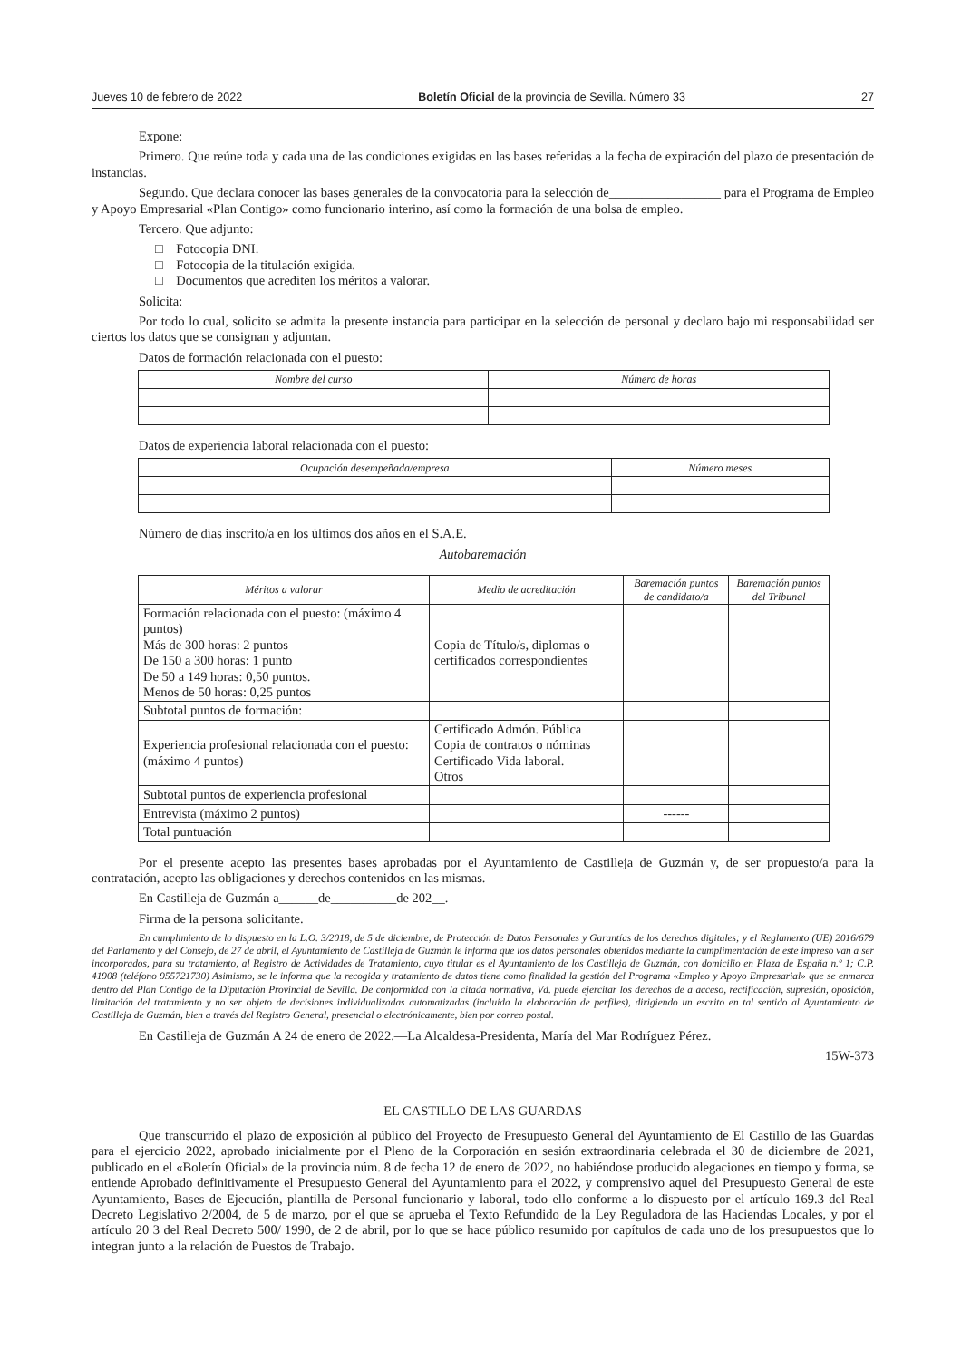Jueves 10 de febrero de 2022 Boletín Oficial de la provincia de Sevilla. Número 33 27
Expone:
Primero. Que reúne toda y cada una de las condiciones exigidas en las bases referidas a la fecha de expiración del plazo de presentación de instancias.
Segundo. Que declara conocer las bases generales de la convocatoria para la selección de_________________ para el Programa de Empleo y Apoyo Empresarial «Plan Contigo» como funcionario interino, así como la formación de una bolsa de empleo.
Tercero. Que adjunto:
□ Fotocopia DNI.
□ Fotocopia de la titulación exigida.
□ Documentos que acrediten los méritos a valorar.
Solicita:
Por todo lo cual, solicito se admita la presente instancia para participar en la selección de personal y declaro bajo mi responsabilidad ser ciertos los datos que se consignan y adjuntan.
Datos de formación relacionada con el puesto:
| Nombre del curso | Número de horas |
| --- | --- |
Datos de experiencia laboral relacionada con el puesto:
| Ocupación desempeñada/empresa | Número meses |
| --- | --- |
Número de días inscrito/a en los últimos dos años en el S.A.E.______________________
Autobaremación
| Méritos a valorar | Medio de acreditación | Baremación puntos de candidato/a | Baremación puntos del Tribunal |
| --- | --- | --- | --- |
| Formación relacionada con el puesto: (máximo 4 puntos) Más de 300 horas: 2 puntos De 150 a 300 horas: 1 punto De 50 a 149 horas: 0,50 puntos. Menos de 50 horas: 0,25 puntos | Copia de Título/s, diplomas o certificados correspondientes | | |
| Subtotal puntos de formación: | | | |
| Experiencia profesional relacionada con el puesto: (máximo 4 puntos) | Certificado Admón. Pública Copia de contratos o nóminas Certificado Vida laboral. Otros | | |
| Subtotal puntos de experiencia profesional | | | |
| Entrevista (máximo 2 puntos) | | ------ | |
| Total puntuación | | | |
Por el presente acepto las presentes bases aprobadas por el Ayuntamiento de Castilleja de Guzmán y, de ser propuesto/a para la contratación, acepto las obligaciones y derechos contenidos en las mismas.
En Castilleja de Guzmán a______de__________de 202__.
Firma de la persona solicitante.
En cumplimiento de lo dispuesto en la L.O. 3/2018, de 5 de diciembre, de Protección de Datos Personales y Garantías de los derechos digitales; y el Reglamento (UE) 2016/679 del Parlamento y del Consejo, de 27 de abril, el Ayuntamiento de Castilleja de Guzmán le informa que los datos personales obtenidos mediante la cumplimentación de este impreso van a ser incorporados, para su tratamiento, al Registro de Actividades de Tratamiento, cuyo titular es el Ayuntamiento de los Castilleja de Guzmán, con domicilio en Plaza de España n.º 1; C.P. 41908 (teléfono 955721730) Asimismo, se le informa que la recogida y tratamiento de datos tiene como finalidad la gestión del Programa «Empleo y Apoyo Empresarial» que se enmarca dentro del Plan Contigo de la Diputación Provincial de Sevilla. De conformidad con la citada normativa, Vd. puede ejercitar los derechos de a acceso, rectificación, supresión, oposición, limitación del tratamiento y no ser objeto de decisiones individualizadas automatizadas (incluida la elaboración de perfiles), dirigiendo un escrito en tal sentido al Ayuntamiento de Castilleja de Guzmán, bien a través del Registro General, presencial o electrónicamente, bien por correo postal.
En Castilleja de Guzmán A 24 de enero de 2022.—La Alcaldesa-Presidenta, María del Mar Rodríguez Pérez.
15W-373
EL CASTILLO DE LAS GUARDAS
Que transcurrido el plazo de exposición al público del Proyecto de Presupuesto General del Ayuntamiento de El Castillo de las Guardas para el ejercicio 2022, aprobado inicialmente por el Pleno de la Corporación en sesión extraordinaria celebrada el 30 de diciembre de 2021, publicado en el «Boletín Oficial» de la provincia núm. 8 de fecha 12 de enero de 2022, no habiéndose producido alegaciones en tiempo y forma, se entiende Aprobado definitivamente el Presupuesto General del Ayuntamiento para el 2022, y comprensivo aquel del Presupuesto General de este Ayuntamiento, Bases de Ejecución, plantilla de Personal funcionario y laboral, todo ello conforme a lo dispuesto por el artículo 169.3 del Real Decreto Legislativo 2/2004, de 5 de marzo, por el que se aprueba el Texto Refundido de la Ley Reguladora de las Haciendas Locales, y por el artículo 20 3 del Real Decreto 500/ 1990, de 2 de abril, por lo que se hace público resumido por capítulos de cada uno de los presupuestos que lo integran junto a la relación de Puestos de Trabajo.